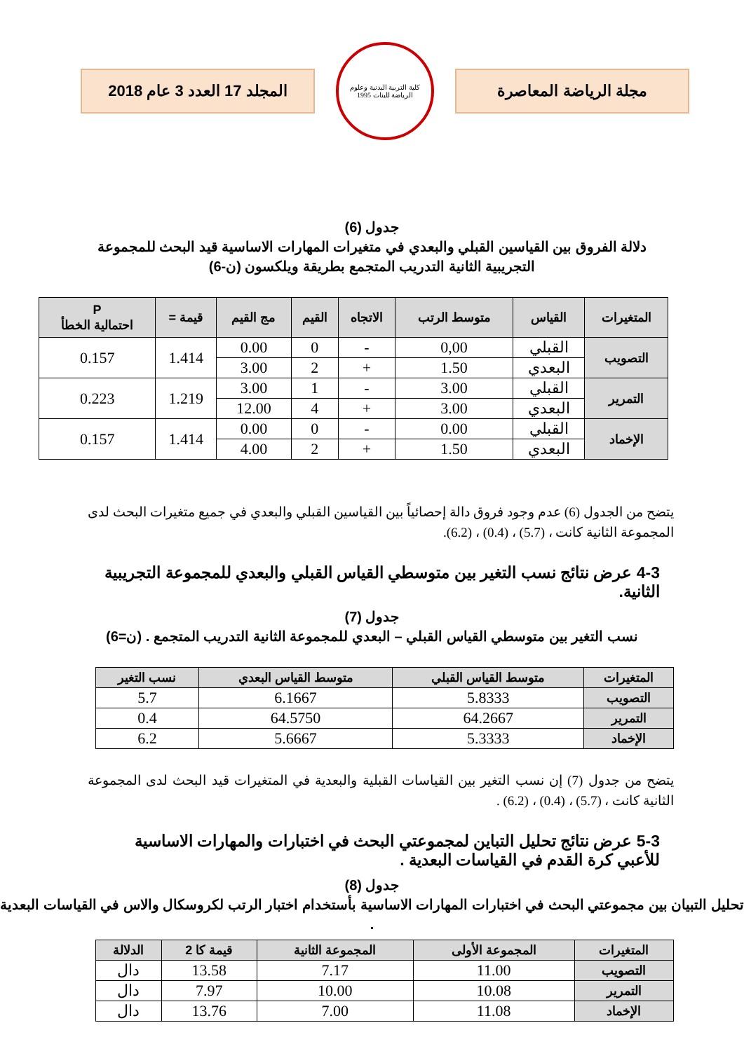مجلة الرياضة المعاصرة
كلية التربية البدنية وعلوم الرياضة للبنات 1995
المجلد 17 العدد 3 عام 2018
جدول (6)
دلالة الفروق بين القياسين القبلي والبعدي في متغيرات المهارات الاساسية قيد البحث للمجموعة
التجريبية الثانية التدريب المتجمع بطريقة ويلكسون (ن-6)
| المتغيرات | القياس | متوسط الرتب | الاتجاه | القيم | مج القيم | قيمة = | P احتمالية الخطأ |
| --- | --- | --- | --- | --- | --- | --- | --- |
| التصويب | القبلي | 0,00 | - | 0 | 0.00 | 1.414 | 0.157 |
| | البعدي | 1.50 | + | 2 | 3.00 | | |
| التمرير | القبلي | 3.00 | - | 1 | 3.00 | 1.219 | 0.223 |
| | البعدي | 3.00 | + | 4 | 12.00 | | |
| الإخماد | القبلي | 0.00 | - | 0 | 0.00 | 1.414 | 0.157 |
| | البعدي | 1.50 | + | 2 | 4.00 | | |
يتضح من الجدول (6) عدم وجود فروق دالة إحصائياً بين القياسين القبلي والبعدي في جميع متغيرات البحث لدى المجموعة الثانية كانت ، (5.7) ، (0.4) ، (6.2).
4-3 عرض نتائج نسب التغير بين متوسطي القياس القبلي والبعدي للمجموعة التجريبية الثانية.
جدول (7)
نسب التغير بين متوسطي القياس القبلي – البعدي للمجموعة الثانية التدريب المتجمع . (ن=6)
| المتغيرات | متوسط القياس القبلي | متوسط القياس البعدي | نسب التغير |
| --- | --- | --- | --- |
| التصويب | 5.8333 | 6.1667 | 5.7 |
| التمرير | 64.2667 | 64.5750 | 0.4 |
| الإخماد | 5.3333 | 5.6667 | 6.2 |
يتضح من جدول (7) إن نسب التغير بين القياسات القبلية والبعدية في المتغيرات قيد البحث لدى المجموعة الثانية كانت ، (5.7) ، (0.4) ، (6.2) .
5-3 عرض نتائج تحليل التباين لمجموعتي البحث في اختبارات والمهارات الاساسية للأعبي كرة القدم في القياسات البعدية .
جدول (8)
تحليل التبيان بين مجموعتي البحث في اختبارات المهارات الاساسية بأستخدام اختبار الرتب لكروسكال والاس في القياسات البعدية .
| المتغيرات | المجموعة الأولى | المجموعة الثانية | قيمة كا 2 | الدلالة |
| --- | --- | --- | --- | --- |
| التصويب | 11.00 | 7.17 | 13.58 | دال |
| التمرير | 10.08 | 10.00 | 7.97 | دال |
| الإخماد | 11.08 | 7.00 | 13.76 | دال |